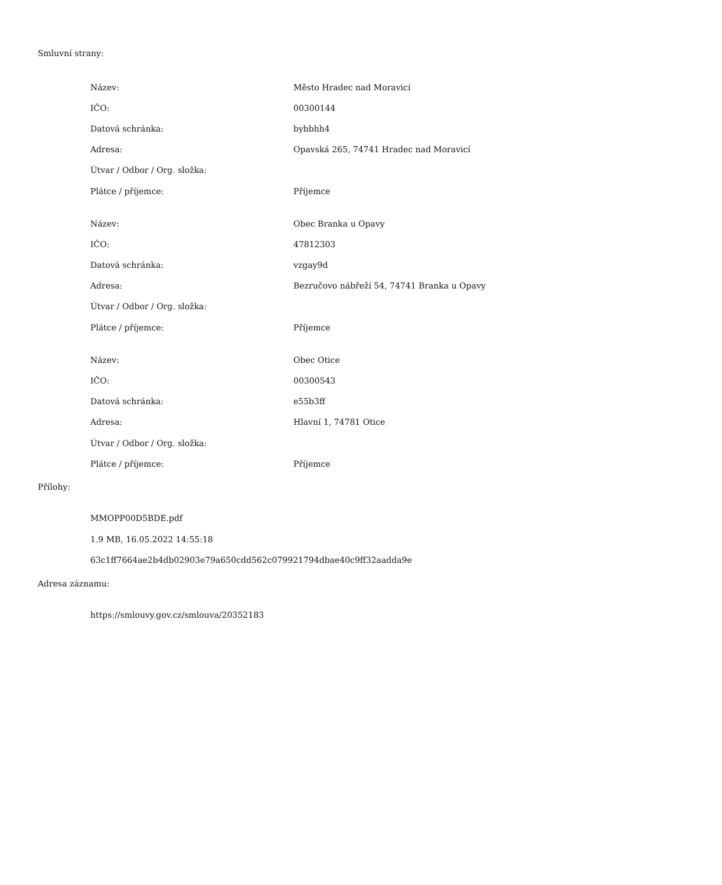Smluvní strany:
| Název: | Město Hradec nad Moravicí |
| IČO: | 00300144 |
| Datová schránka: | bybbhh4 |
| Adresa: | Opavská 265, 74741 Hradec nad Moravicí |
| Útvar / Odbor / Org. složka: | |
| Plátce / příjemce: | Příjemce |
| Název: | Obec Branka u Opavy |
| IČO: | 47812303 |
| Datová schránka: | vzgay9d |
| Adresa: | Bezručovo nábřeží 54, 74741 Branka u Opavy |
| Útvar / Odbor / Org. složka: | |
| Plátce / příjemce: | Příjemce |
| Název: | Obec Otice |
| IČO: | 00300543 |
| Datová schránka: | e55b3ff |
| Adresa: | Hlavní 1, 74781 Otice |
| Útvar / Odbor / Org. složka: | |
| Plátce / příjemce: | Příjemce |
Přílohy:
MMOPP00D5BDE.pdf
1.9 MB, 16.05.2022 14:55:18
63c1ff7664ae2b4db02903e79a650cdd562c079921794dbae40c9ff32aadda9e
Adresa záznamu:
https://smlouvy.gov.cz/smlouva/20352183